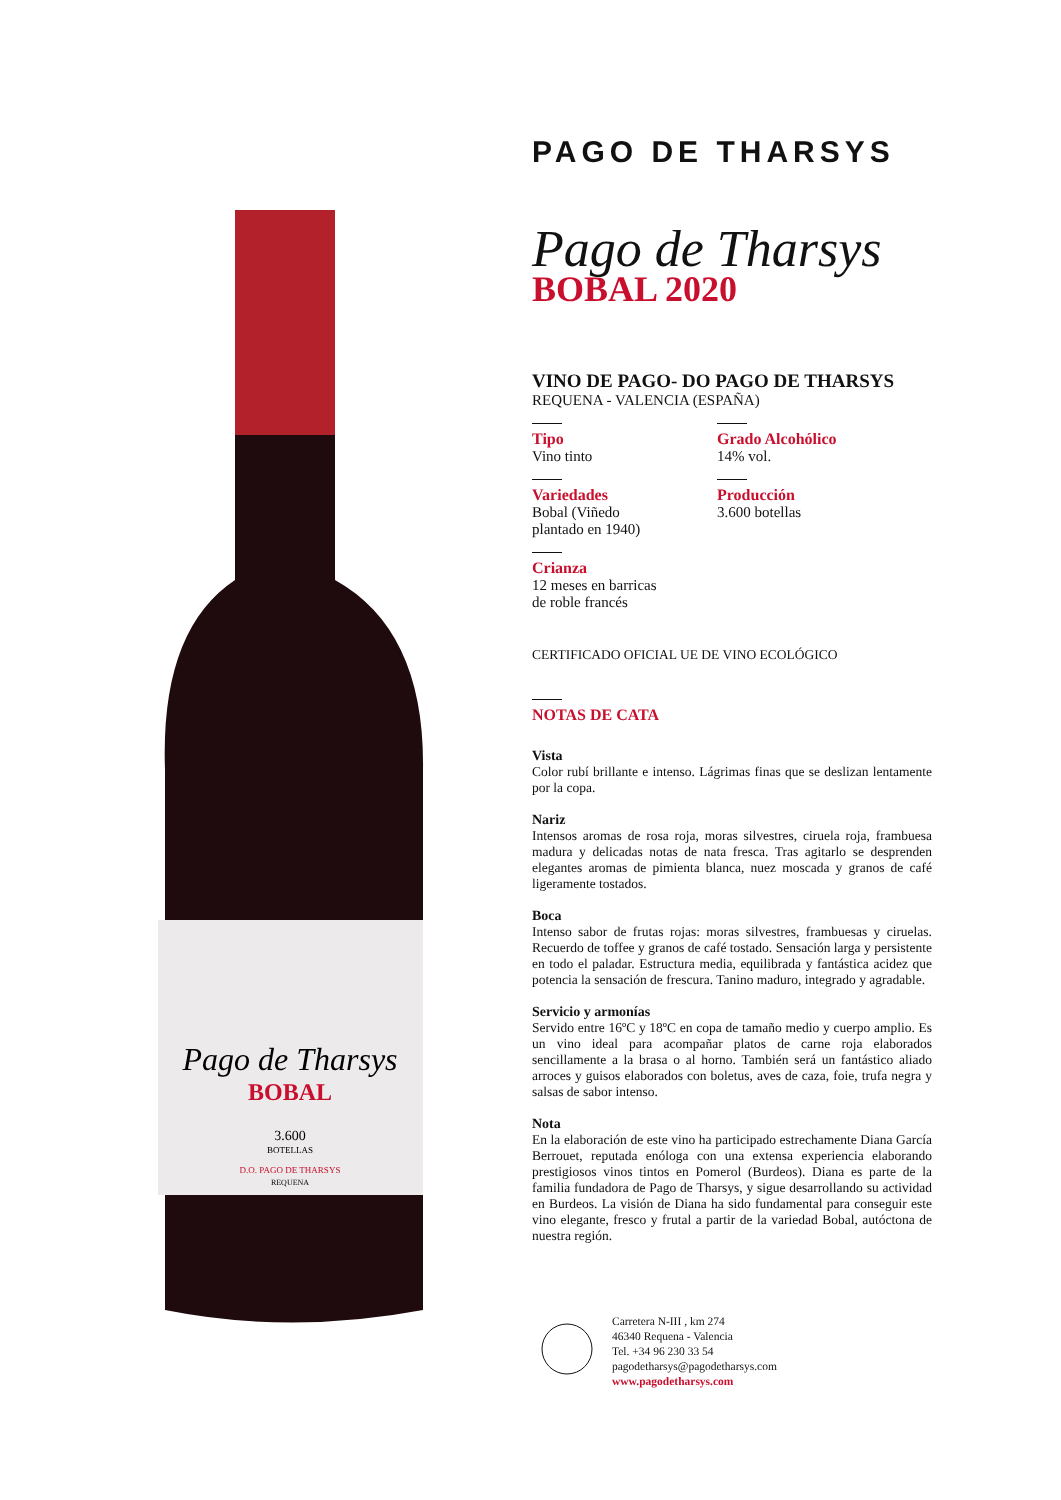Pago de Tharsys
BOBAL
3.600
BOTELLAS
D.O. PAGO DE THARSYS
REQUENA
PAGO DE THARSYS
Pago de Tharsys
BOBAL 2020
VINO DE PAGO- DO PAGO DE THARSYS
REQUENA - VALENCIA (ESPAÑA)
Tipo
Vino tinto
Grado Alcohólico
14% vol.
Variedades
Bobal (Viñedo
plantado en 1940)
Producción
3.600 botellas
Crianza
12 meses en barricas
de roble francés
CERTIFICADO OFICIAL UE DE VINO ECOLÓGICO
NOTAS DE CATA
Vista
Color rubí brillante e intenso. Lágrimas finas que se deslizan lentamente por la copa.
Nariz
Intensos aromas de rosa roja, moras silvestres, ciruela roja, frambuesa madura y delicadas notas de nata fresca. Tras agitarlo se desprenden elegantes aromas de pimienta blanca, nuez moscada y granos de café ligeramente tostados.
Boca
Intenso sabor de frutas rojas: moras silvestres, frambuesas y ciruelas. Recuerdo de toffee y granos de café tostado. Sensación larga y persistente en todo el paladar. Estructura media, equilibrada y fantástica acidez que potencia la sensación de frescura. Tanino maduro, integrado y agradable.
Servicio y armonías
Servido entre 16ºC y 18ºC en copa de tamaño medio y cuerpo amplio. Es un vino ideal para acompañar platos de carne roja elaborados sencillamente a la brasa o al horno. También será un fantástico aliado arroces y guisos elaborados con boletus, aves de caza, foie, trufa negra y salsas de sabor intenso.
Nota
En la elaboración de este vino ha participado estrechamente Diana García Berrouet, reputada enóloga con una extensa experiencia elaborando prestigiosos vinos tintos en Pomerol (Burdeos). Diana es parte de la familia fundadora de Pago de Tharsys, y sigue desarrollando su actividad en Burdeos. La visión de Diana ha sido fundamental para conseguir este vino elegante, fresco y frutal a partir de la variedad Bobal, autóctona de nuestra región.
Carretera N-III , km 274
46340 Requena - Valencia
Tel. +34 96 230 33 54
pagodetharsys@pagodetharsys.com
www.pagodetharsys.com